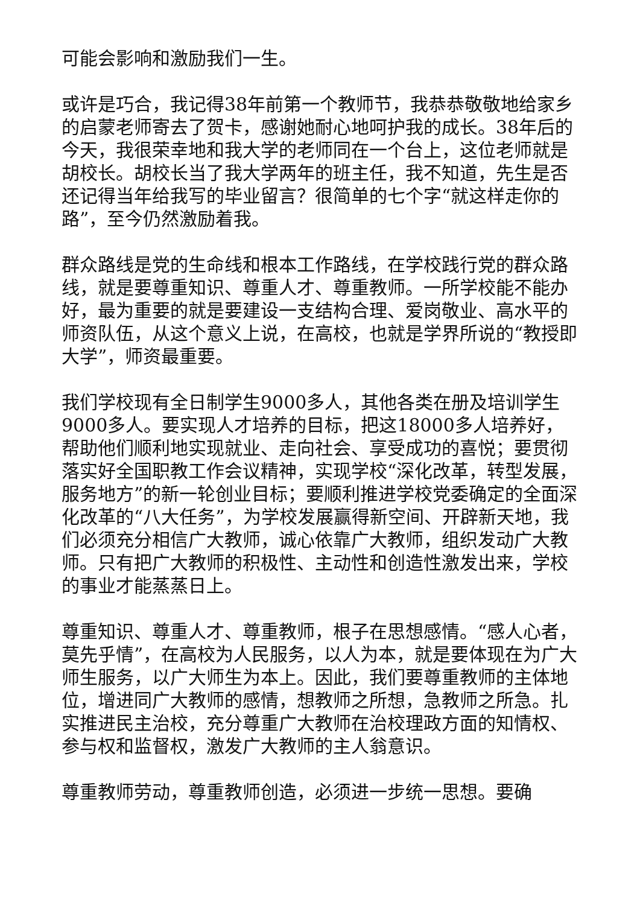可能会影响和激励我们一生。
或许是巧合，我记得38年前第一个教师节，我恭恭敬敬地给家乡的启蒙老师寄去了贺卡，感谢她耐心地呵护我的成长。38年后的今天，我很荣幸地和我大学的老师同在一个台上，这位老师就是胡校长。胡校长当了我大学两年的班主任，我不知道，先生是否还记得当年给我写的毕业留言？很简单的七个字“就这样走你的路”，至今仍然激励着我。
群众路线是党的生命线和根本工作路线，在学校践行党的群众路线，就是要尊重知识、尊重人才、尊重教师。一所学校能不能办好，最为重要的就是要建设一支结构合理、爱岗敬业、高水平的师资队伍，从这个意义上说，在高校，也就是学界所说的“教授即大学”，师资最重要。
我们学校现有全日制学生9000多人，其他各类在册及培训学生9000多人。要实现人才培养的目标，把这18000多人培养好，帮助他们顺利地实现就业、走向社会、享受成功的喜悦；要贯彻落实好全国职教工作会议精神，实现学校“深化改革，转型发展，服务地方”的新一轮创业目标；要顺利推进学校党委确定的全面深化改革的“八大任务”，为学校发展赢得新空间、开辟新天地，我们必须充分相信广大教师，诚心依靠广大教师，组织发动广大教师。只有把广大教师的积极性、主动性和创造性激发出来，学校的事业才能蒸蒸日上。
尊重知识、尊重人才、尊重教师，根子在思想感情。“感人心者，莫先乎情”，在高校为人民服务，以人为本，就是要体现在为广大师生服务，以广大师生为本上。因此，我们要尊重教师的主体地位，增进同广大教师的感情，想教师之所想，急教师之所急。扎实推进民主治校，充分尊重广大教师在治校理政方面的知情权、参与权和监督权，激发广大教师的主人翁意识。
尊重教师劳动，尊重教师创造，必须进一步统一思想。要确